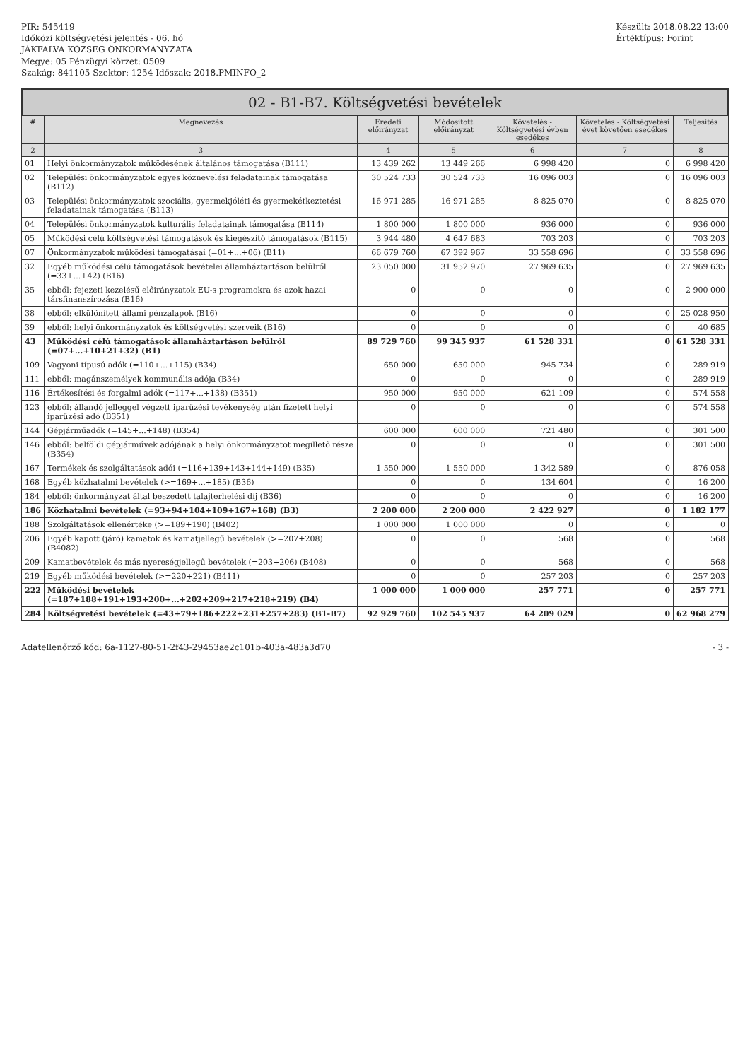PIR: 545419
Időközi költségvetési jelentés - 06. hó
JÁKFALVA KÖZSÉG ÖNKORMÁNYZATA
Megye: 05 Pénzügyi körzet: 0509
Szakág: 841105 Szektor: 1254 Időszak: 2018.PMINFO_2
Készült: 2018.08.22 13:00
Értéktípus: Forint
02 - B1-B7. Költségvetési bevételek
| # | Megnevezés | Eredeti előirányzat | Módosított előirányzat | Követelés - Költségvetési évben esedékes | Követelés - Költségvetési évet követően esedékes | Teljesítés |
| --- | --- | --- | --- | --- | --- | --- |
| 2 | 3 | 4 | 5 | 6 | 7 | 8 |
| 01 | Helyi önkormányzatok működésének általános támogatása (B111) | 13 439 262 | 13 449 266 | 6 998 420 | 0 | 6 998 420 |
| 02 | Települési önkormányzatok egyes köznevelési feladatainak támogatása (B112) | 30 524 733 | 30 524 733 | 16 096 003 | 0 | 16 096 003 |
| 03 | Települési önkormányzatok szociális, gyermekjóléti és gyermekétkeztetési feladatainak támogatása (B113) | 16 971 285 | 16 971 285 | 8 825 070 | 0 | 8 825 070 |
| 04 | Települési önkormányzatok kulturális feladatainak támogatása (B114) | 1 800 000 | 1 800 000 | 936 000 | 0 | 936 000 |
| 05 | Működési célú költségvetési támogatások és kiegészítő támogatások (B115) | 3 944 480 | 4 647 683 | 703 203 | 0 | 703 203 |
| 07 | Önkormányzatok működési támogatásai (=01+...+06) (B11) | 66 679 760 | 67 392 967 | 33 558 696 | 0 | 33 558 696 |
| 32 | Egyéb működési célú támogatások bevételei államháztartáson belülről (=33+...+42) (B16) | 23 050 000 | 31 952 970 | 27 969 635 | 0 | 27 969 635 |
| 35 | ebből: fejezeti kezelésű előirányzatok EU-s programokra és azok hazai társfinanszírozása (B16) | 0 | 0 | 0 | 0 | 2 900 000 |
| 38 | ebből: elkülönített állami pénzalapok (B16) | 0 | 0 | 0 | 0 | 25 028 950 |
| 39 | ebből: helyi önkormányzatok és költségvetési szerveik (B16) | 0 | 0 | 0 | 0 | 40 685 |
| 43 | Működési célú támogatások államháztartáson belülről (=07+...+10+21+32) (B1) | 89 729 760 | 99 345 937 | 61 528 331 | 0 | 61 528 331 |
| 109 | Vagyoni típusú adók (=110+...+115) (B34) | 650 000 | 650 000 | 945 734 | 0 | 289 919 |
| 111 | ebből: magánszemélyek kommunális adója (B34) | 0 | 0 | 0 | 0 | 289 919 |
| 116 | Értékesítési és forgalmi adók (=117+...+138) (B351) | 950 000 | 950 000 | 621 109 | 0 | 574 558 |
| 123 | ebből: állandó jelleggel végzett iparűzési tevékenység után fizetett helyi iparűzési adó (B351) | 0 | 0 | 0 | 0 | 574 558 |
| 144 | Gépjárműadók (=145+...+148) (B354) | 600 000 | 600 000 | 721 480 | 0 | 301 500 |
| 146 | ebből: belföldi gépjárművek adójának a helyi önkormányzatot megillető része (B354) | 0 | 0 | 0 | 0 | 301 500 |
| 167 | Termékek és szolgáltatások adói (=116+139+143+144+149) (B35) | 1 550 000 | 1 550 000 | 1 342 589 | 0 | 876 058 |
| 168 | Egyéb közhatalmi bevételek (>=169+...+185) (B36) | 0 | 0 | 134 604 | 0 | 16 200 |
| 184 | ebből: önkormányzat által beszedett talajterhelési díj (B36) | 0 | 0 | 0 | 0 | 16 200 |
| 186 | Közhatalmi bevételek (=93+94+104+109+167+168) (B3) | 2 200 000 | 2 200 000 | 2 422 927 | 0 | 1 182 177 |
| 188 | Szolgáltatások ellenértéke (>=189+190) (B402) | 1 000 000 | 1 000 000 | 0 | 0 | 0 |
| 206 | Egyéb kapott (járó) kamatok és kamatjellegű bevételek (>=207+208) (B4082) | 0 | 0 | 568 | 0 | 568 |
| 209 | Kamatbevételek és más nyereségjellegű bevételek (=203+206) (B408) | 0 | 0 | 568 | 0 | 568 |
| 219 | Egyéb működési bevételek (>=220+221) (B411) | 0 | 0 | 257 203 | 0 | 257 203 |
| 222 | Működési bevételek (=187+188+191+193+200+...+202+209+217+218+219) (B4) | 1 000 000 | 1 000 000 | 257 771 | 0 | 257 771 |
| 284 | Költségvetési bevételek (=43+79+186+222+231+257+283) (B1-B7) | 92 929 760 | 102 545 937 | 64 209 029 | 0 | 62 968 279 |
Adatellenőrző kód: 6a-1127-80-51-2f43-29453ae2c101b-403a-483a3d70 - 3 -